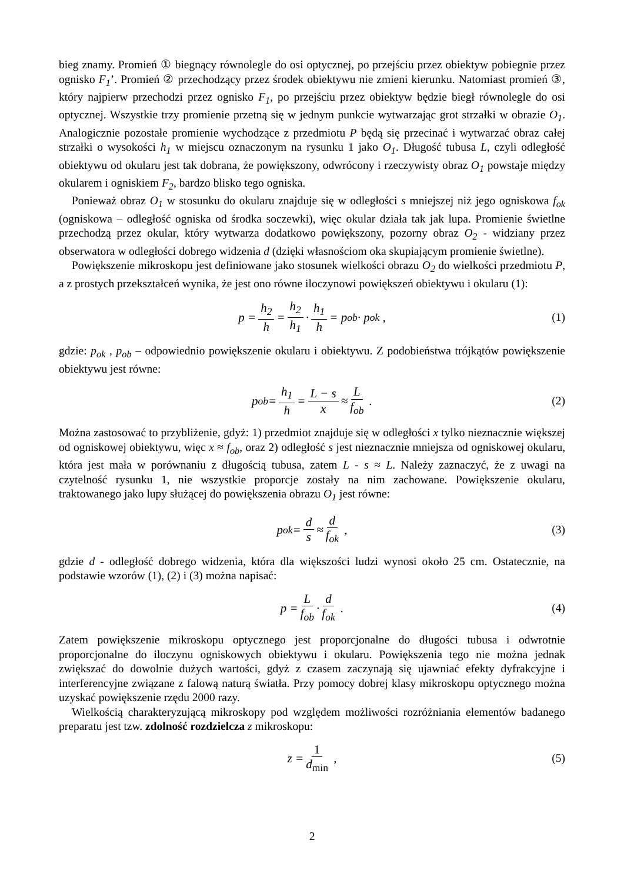bieg znamy. Promień ① biegnący równolegle do osi optycznej, po przejściu przez obiektyw pobiegnie przez ognisko F<sub>1</sub>’. Promień ② przechodzący przez środek obiektywu nie zmieni kierunku. Natomiast promień ③, który najpierw przechodzi przez ognisko F<sub>1</sub>, po przejściu przez obiektyw będzie biegł równolegle do osi optycznej. Wszystkie trzy promienie przetną się w jednym punkcie wytwarzając grot strzałki w obrazie O<sub>1</sub>. Analogicznie pozostałe promienie wychodzące z przedmiotu P będą się przecinać i wytwarzać obraz całej strzałki o wysokości h<sub>1</sub> w miejscu oznaczonym na rysunku 1 jako O<sub>1</sub>. Długość tubusa L, czyli odległość obiektywu od okularu jest tak dobrana, że powiększony, odwrócony i rzeczywisty obraz O<sub>1</sub> powstaje między okularem i ogniskiem F<sub>2</sub>, bardzo blisko tego ogniska.
Ponieważ obraz O<sub>1</sub> w stosunku do okularu znajduje się w odległości s mniejszej niż jego ogniskowa f<sub>ok</sub> (ogniskowa – odległość ogniska od środka soczewki), więc okular działa tak jak lupa. Promienie świetlne przechodzą przez okular, który wytwarza dodatkowo powiększony, pozorny obraz O<sub>2</sub> - widziany przez obserwatora w odległości dobrego widzenia d (dzięki własnościom oka skupiającym promienie świetlne).
Powiększenie mikroskopu jest definiowane jako stosunek wielkości obrazu O<sub>2</sub> do wielkości przedmiotu P, a z prostych przekształceń wynika, że jest ono równe iloczynowi powiększeń obiektywu i okularu (1):
p = h<sub>2</sub> h = h<sub>2</sub> h<sub>1</sub> · h<sub>1</sub> h = p<sub>ob</sub> · p<sub>ok</sub> , (1)
gdzie: p<sub>ok</sub> , p<sub>ob</sub> – odpowiednio powiększenie okularu i obiektywu. Z podobieństwa trójkątów powiększenie obiektywu jest równe:
p<sub>ob</sub> = h<sub>1</sub> h = L − s x ≈ L f<sub>ob</sub> . (2)
Można zastosować to przybliżenie, gdyż: 1) przedmiot znajduje się w odległości x tylko nieznacznie większej od ogniskowej obiektywu, więc x ≈ f<sub>ob</sub>, oraz 2) odległość s jest nieznacznie mniejsza od ogniskowej okularu, która jest mała w porównaniu z długością tubusa, zatem L - s ≈ L. Należy zaznaczyć, że z uwagi na czytelność rysunku 1, nie wszystkie proporcje zostały na nim zachowane. Powiększenie okularu, traktowanego jako lupy służącej do powiększenia obrazu O<sub>1</sub> jest równe:
p<sub>ok</sub> = d s ≈ d f<sub>ok</sub> , (3)
gdzie d - odległość dobrego widzenia, która dla większości ludzi wynosi około 25 cm. Ostatecznie, na podstawie wzorów (1), (2) i (3) można napisać:
p = L f<sub>ob</sub> · d f<sub>ok</sub> . (4)
Zatem powiększenie mikroskopu optycznego jest proporcjonalne do długości tubusa i odwrotnie proporcjonalne do iloczynu ogniskowych obiektywu i okularu. Powiększenia tego nie można jednak zwiększać do dowolnie dużych wartości, gdyż z czasem zaczynają się ujawniać efekty dyfrakcyjne i interferencyjne związane z falową naturą światła. Przy pomocy dobrej klasy mikroskopu optycznego można uzyskać powiększenie rzędu 2000 razy.
Wielkością charakteryzującą mikroskopy pod względem możliwości rozróżniania elementów badanego preparatu jest tzw. zdolność rozdzielcza z mikroskopu:
z = 1 d<sub>min</sub> , (5)
2